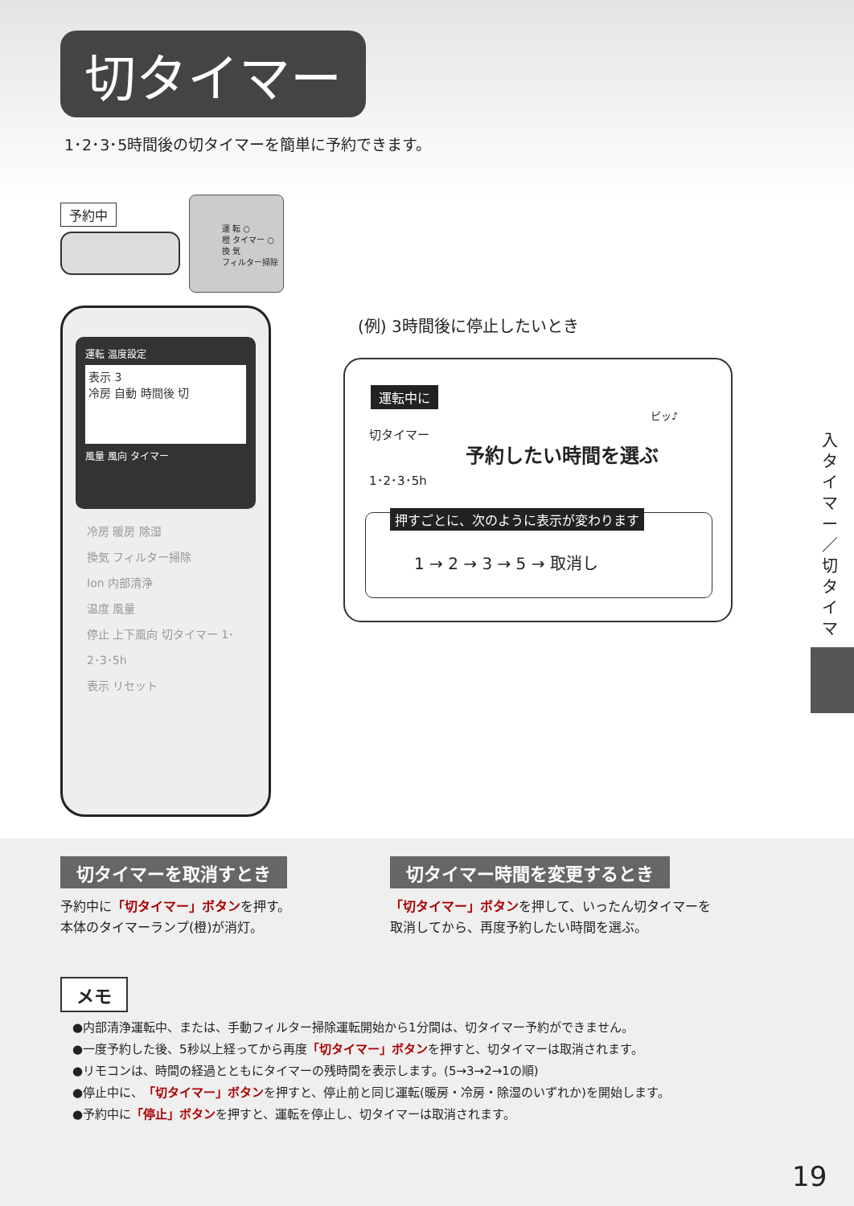切タイマー
1･2･3･5時間後の切タイマーを簡単に予約できます。
予約中
運 転 ○
橙 タイマー ○
換 気
フィルター掃除
運転 温度設定
表示 3
冷房 自動 時間後 切
風量 風向 タイマー
冷房 暖房 除湿
換気 フィルター掃除
Ion 内部清浄
温度 風量
停止 上下風向 切タイマー 1･2･3･5h
表示 リセット
(例) 3時間後に停止したいとき
運転中に
切タイマー
1･2･3･5h
予約したい時間を選ぶ
ピッ♪
押すごとに、次のように表示が変わります
1 → 2 → 3 → 5 → 取消し
入タイマー／切タイマー
切タイマーを取消すとき
予約中に「切タイマー」ボタンを押す。
本体のタイマーランプ(橙)が消灯。
切タイマー時間を変更するとき
「切タイマー」ボタンを押して、いったん切タイマーを
取消してから、再度予約したい時間を選ぶ。
メモ
●内部清浄運転中、または、手動フィルター掃除運転開始から1分間は、切タイマー予約ができません。
●一度予約した後、5秒以上経ってから再度「切タイマー」ボタンを押すと、切タイマーは取消されます。
●リモコンは、時間の経過とともにタイマーの残時間を表示します。(5→3→2→1の順)
●停止中に、「切タイマー」ボタンを押すと、停止前と同じ運転(暖房・冷房・除湿のいずれか)を開始します。
●予約中に「停止」ボタンを押すと、運転を停止し、切タイマーは取消されます。
19